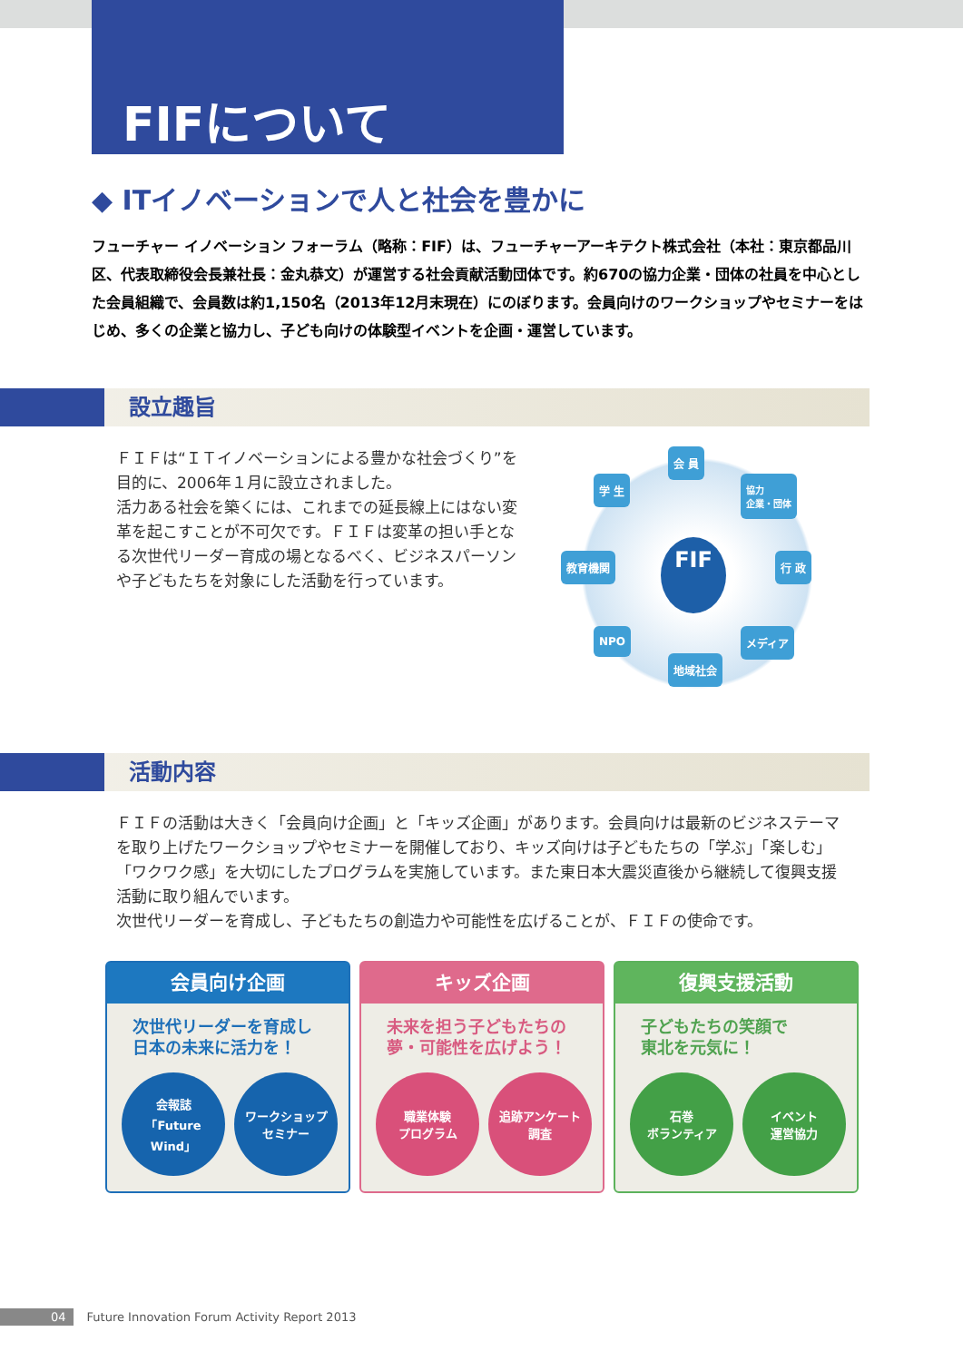FIFについて
◆ ITイノベーションで人と社会を豊かに
フューチャー イノベーション フォーラム（略称：FIF）は、フューチャーアーキテクト株式会社（本社：東京都品川区、代表取締役会長兼社長：金丸恭文）が運営する社会貢献活動団体です。約670の協力企業・団体の社員を中心とした会員組織で、会員数は約1,150名（2013年12月末現在）にのぼります。会員向けのワークショップやセミナーをはじめ、多くの企業と協力し、子ども向けの体験型イベントを企画・運営しています。
設立趣旨
ＦＩＦは“ＩＴイノベーションによる豊かな社会づくり”を目的に、2006年１月に設立されました。
活力ある社会を築くには、これまでの延長線上にはない変革を起こすことが不可欠です。ＦＩＦは変革の担い手となる次世代リーダー育成の場となるべく、ビジネスパーソンや子どもたちを対象にした活動を行っています。
会 員
学 生 協力
企業・団体
教育機関 FIF 行 政
NPO メディア
地域社会
活動内容
ＦＩＦの活動は大きく「会員向け企画」と「キッズ企画」があります。会員向けは最新のビジネステーマを取り上げたワークショップやセミナーを開催しており、キッズ向けは子どもたちの「学ぶ」「楽しむ」「ワクワク感」を大切にしたプログラムを実施しています。また東日本大震災直後から継続して復興支援活動に取り組んでいます。
次世代リーダーを育成し、子どもたちの創造力や可能性を広げることが、ＦＩＦの使命です。
会員向け企画
次世代リーダーを育成し
日本の未来に活力を！
会報誌
「Future Wind」
ワークショップ
セミナー
キッズ企画
未来を担う子どもたちの
夢・可能性を広げよう！
職業体験
プログラム
追跡アンケート
調査
復興支援活動
子どもたちの笑顔で
東北を元気に！
石巻
ボランティア
イベント
運営協力
04 Future Innovation Forum Activity Report 2013